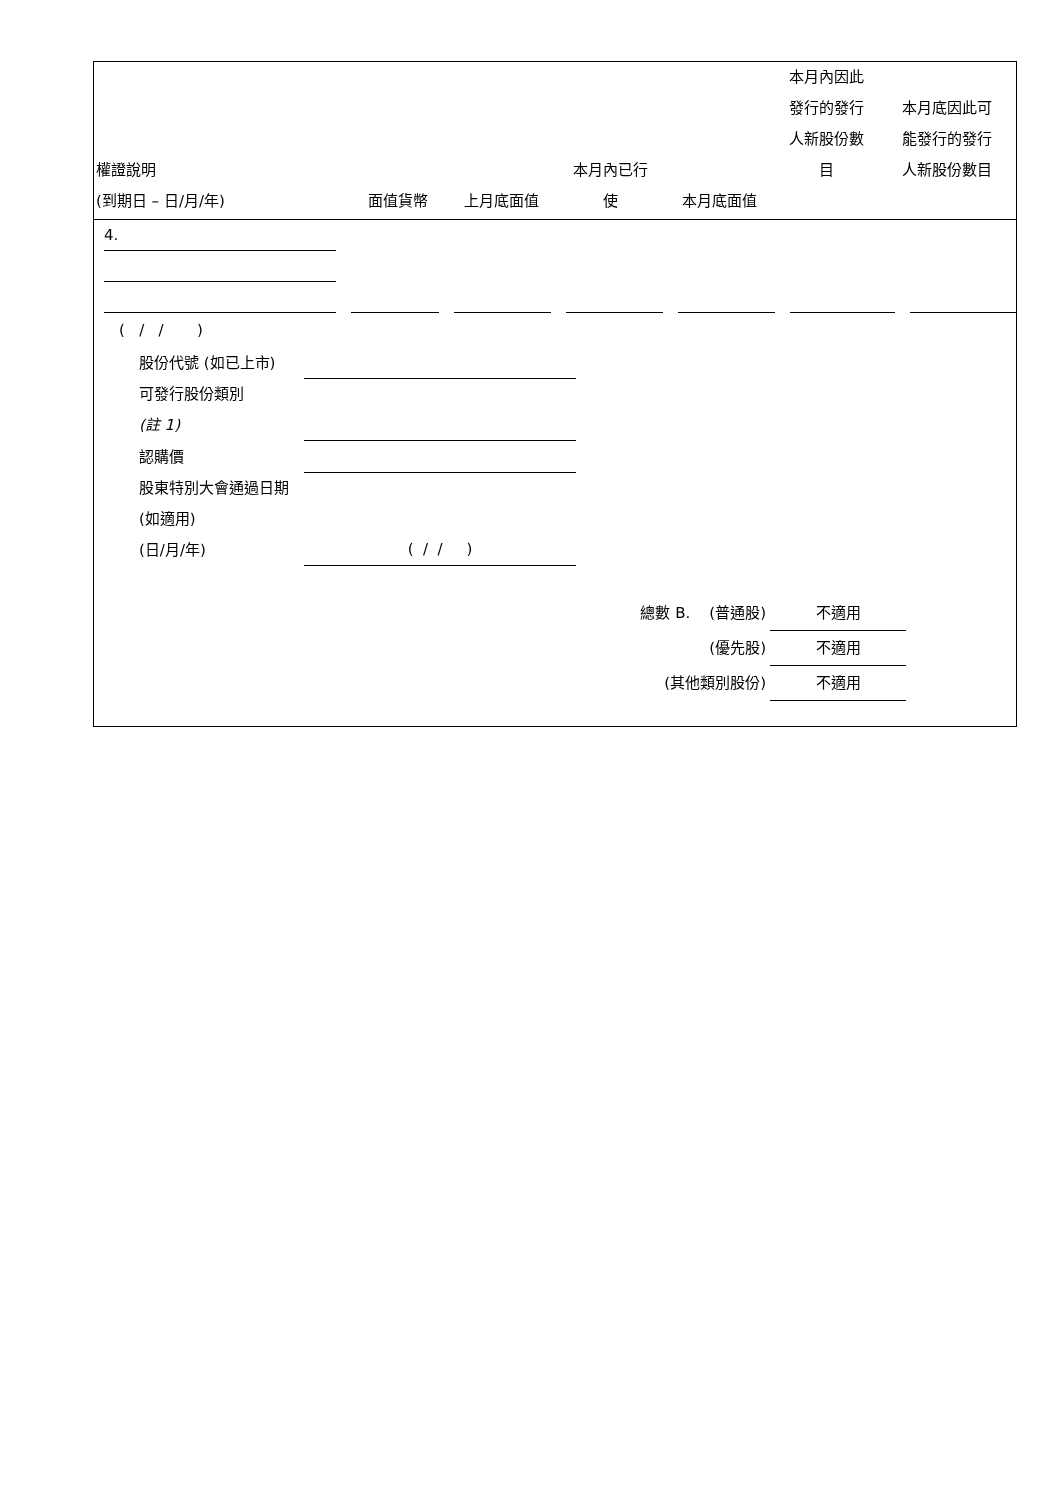| 權證說明 (到期日 – 日/月/年) | 面值貨幣 | 上月底面值 | 本月內已行 使 | 本月底面值 | 本月內因此 發行的發行 人新股份數 目 | 本月底因此可 能發行的發行 人新股份數目 |
| --- | --- | --- | --- | --- | --- | --- |
4.
( / / )
股份代號 (如已上市)
可發行股份類別
(註 1)
認購價
股東特別大會通過日期 (如適用)
(日/月/年) ( / / )
總數 B. (普通股) 不適用
(優先股) 不適用
(其他類別股份) 不適用